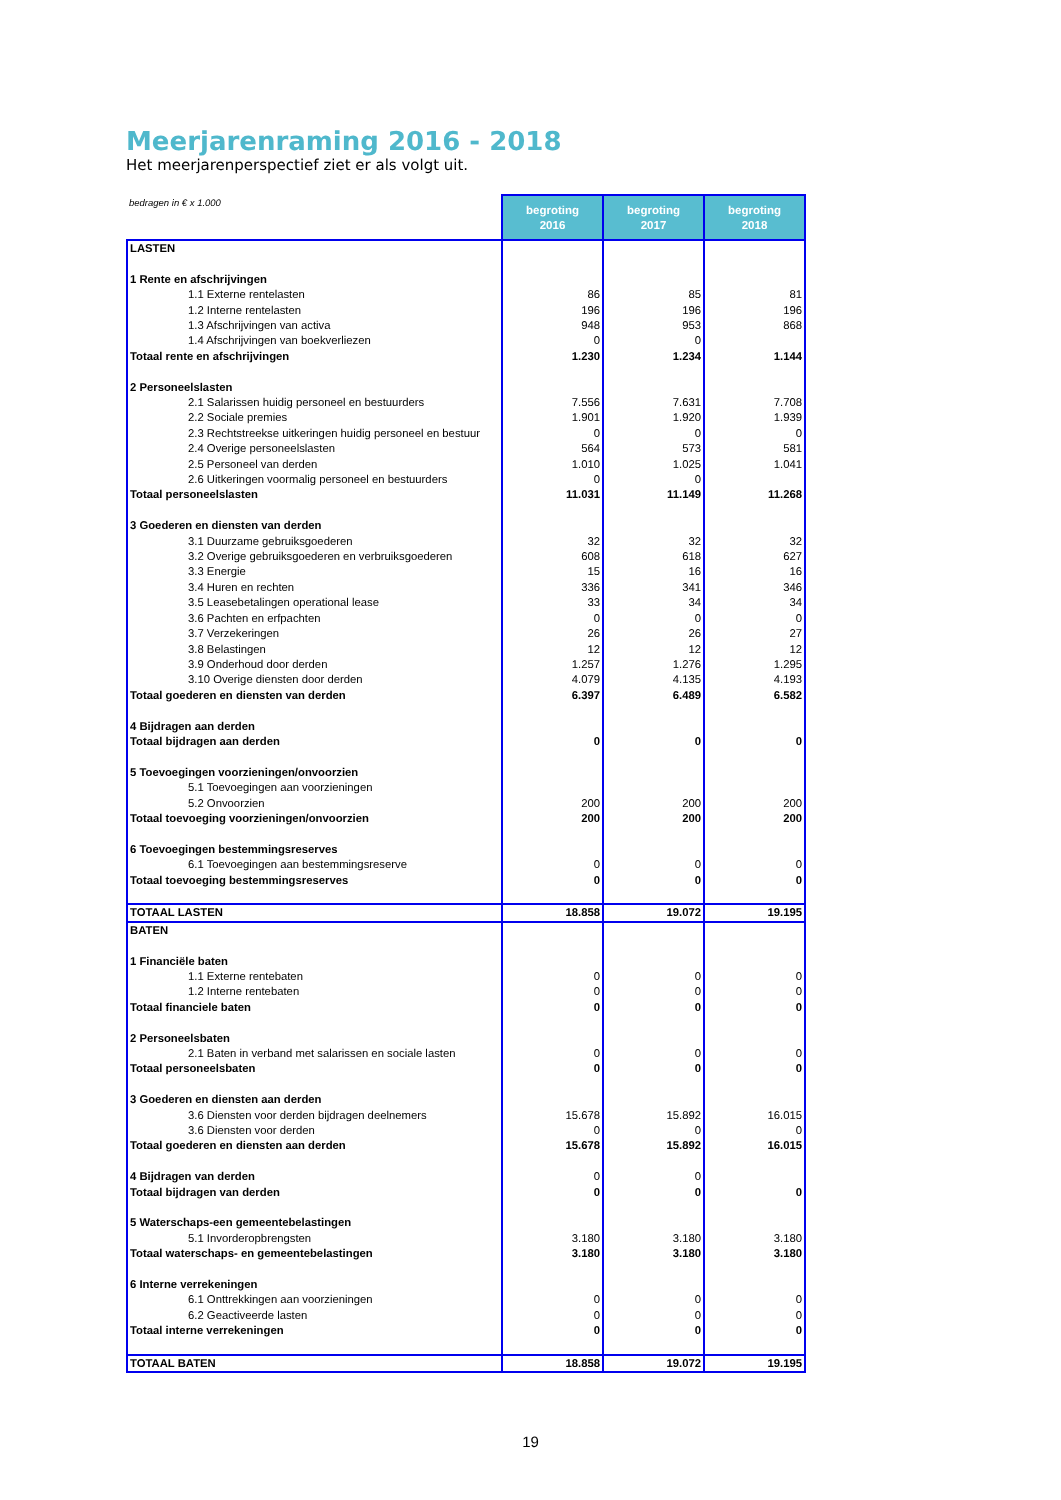Meerjarenraming 2016 - 2018
Het meerjarenperspectief ziet er als volgt uit.
| bedragen in € x 1.000 | begroting 2016 | begroting 2017 | begroting 2018 |
| LASTEN | | | |
| 1 Rente en afschrijvingen | | | |
| 1.1 Externe rentelasten | 86 | 85 | 81 |
| 1.2 Interne rentelasten | 196 | 196 | 196 |
| 1.3 Afschrijvingen van activa | 948 | 953 | 868 |
| 1.4 Afschrijvingen van boekverliezen | 0 | 0 | |
| Totaal rente en afschrijvingen | 1.230 | 1.234 | 1.144 |
| 2 Personeelslasten | | | |
| 2.1 Salarissen huidig personeel en bestuurders | 7.556 | 7.631 | 7.708 |
| 2.2 Sociale premies | 1.901 | 1.920 | 1.939 |
| 2.3 Rechtstreekse uitkeringen huidig personeel en bestuur | 0 | 0 | 0 |
| 2.4 Overige personeelslasten | 564 | 573 | 581 |
| 2.5 Personeel van derden | 1.010 | 1.025 | 1.041 |
| 2.6 Uitkeringen voormalig personeel en bestuurders | 0 | 0 | |
| Totaal personeelslasten | 11.031 | 11.149 | 11.268 |
| 3 Goederen en diensten van derden | | | |
| 3.1 Duurzame gebruiksgoederen | 32 | 32 | 32 |
| 3.2 Overige gebruiksgoederen en verbruiksgoederen | 608 | 618 | 627 |
| 3.3 Energie | 15 | 16 | 16 |
| 3.4 Huren en rechten | 336 | 341 | 346 |
| 3.5 Leasebetalingen operational lease | 33 | 34 | 34 |
| 3.6 Pachten en erfpachten | 0 | 0 | 0 |
| 3.7 Verzekeringen | 26 | 26 | 27 |
| 3.8 Belastingen | 12 | 12 | 12 |
| 3.9 Onderhoud door derden | 1.257 | 1.276 | 1.295 |
| 3.10 Overige diensten door derden | 4.079 | 4.135 | 4.193 |
| Totaal goederen en diensten van derden | 6.397 | 6.489 | 6.582 |
| 4 Bijdragen aan derden | | | |
| Totaal bijdragen aan derden | 0 | 0 | 0 |
| 5 Toevoegingen voorzieningen/onvoorzien | | | |
| 5.1 Toevoegingen aan voorzieningen | | | |
| 5.2 Onvoorzien | 200 | 200 | 200 |
| Totaal toevoeging voorzieningen/onvoorzien | 200 | 200 | 200 |
| 6 Toevoegingen bestemmingsreserves | | | |
| 6.1 Toevoegingen aan bestemmingsreserve | 0 | 0 | 0 |
| Totaal toevoeging bestemmingsreserves | 0 | 0 | 0 |
| TOTAAL LASTEN | 18.858 | 19.072 | 19.195 |
| BATEN | | | |
| 1 Financiële baten | | | |
| 1.1 Externe rentebaten | 0 | 0 | 0 |
| 1.2 Interne rentebaten | 0 | 0 | 0 |
| Totaal financiele baten | 0 | 0 | 0 |
| 2 Personeelsbaten | | | |
| 2.1 Baten in verband met salarissen en sociale lasten | 0 | 0 | 0 |
| Totaal personeelsbaten | 0 | 0 | 0 |
| 3 Goederen en diensten aan derden | | | |
| 3.6 Diensten voor derden bijdragen deelnemers | 15.678 | 15.892 | 16.015 |
| 3.6 Diensten voor derden | 0 | 0 | 0 |
| Totaal goederen en diensten aan derden | 15.678 | 15.892 | 16.015 |
| 4 Bijdragen van derden | 0 | 0 | |
| Totaal bijdragen van derden | 0 | 0 | 0 |
| 5 Waterschaps-een gemeentebelastingen | | | |
| 5.1 Invorderopbrengsten | 3.180 | 3.180 | 3.180 |
| Totaal waterschaps- en gemeentebelastingen | 3.180 | 3.180 | 3.180 |
| 6 Interne verrekeningen | | | |
| 6.1 Onttrekkingen aan voorzieningen | 0 | 0 | 0 |
| 6.2 Geactiveerde lasten | 0 | 0 | 0 |
| Totaal interne verrekeningen | 0 | 0 | 0 |
| TOTAAL BATEN | 18.858 | 19.072 | 19.195 |
19